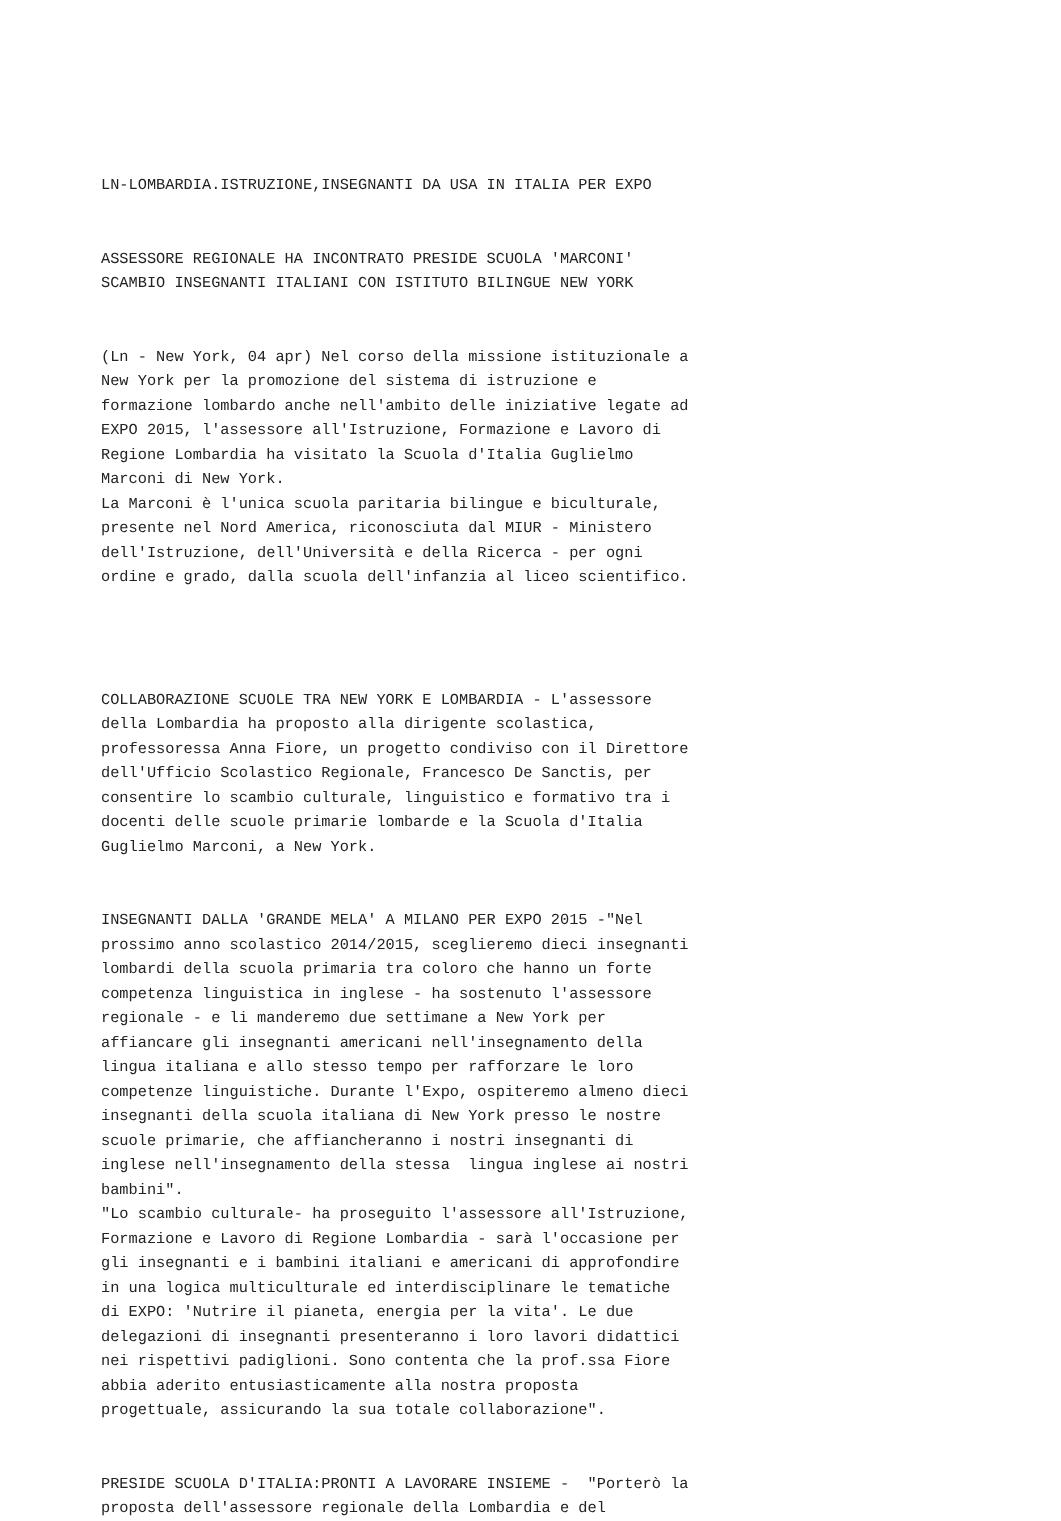LN-LOMBARDIA.ISTRUZIONE,INSEGNANTI DA USA IN ITALIA PER EXPO
ASSESSORE REGIONALE HA INCONTRATO PRESIDE SCUOLA 'MARCONI' SCAMBIO INSEGNANTI ITALIANI CON ISTITUTO BILINGUE NEW YORK
(Ln - New York, 04 apr) Nel corso della missione istituzionale a New York per la promozione del sistema di istruzione e formazione lombardo anche nell'ambito delle iniziative legate ad EXPO 2015, l'assessore all'Istruzione, Formazione e Lavoro di Regione Lombardia ha visitato la Scuola d'Italia Guglielmo Marconi di New York. La Marconi è l'unica scuola paritaria bilingue e biculturale, presente nel Nord America, riconosciuta dal MIUR - Ministero dell'Istruzione, dell'Università e della Ricerca - per ogni ordine e grado, dalla scuola dell'infanzia al liceo scientifico.
COLLABORAZIONE SCUOLE TRA NEW YORK E LOMBARDIA - L'assessore della Lombardia ha proposto alla dirigente scolastica, professoressa Anna Fiore, un progetto condiviso con il Direttore dell'Ufficio Scolastico Regionale, Francesco De Sanctis, per consentire lo scambio culturale, linguistico e formativo tra i docenti delle scuole primarie lombarde e la Scuola d'Italia Guglielmo Marconi, a New York.
INSEGNANTI DALLA 'GRANDE MELA' A MILANO PER EXPO 2015 -"Nel prossimo anno scolastico 2014/2015, sceglieremo dieci insegnanti lombardi della scuola primaria tra coloro che hanno un forte competenza linguistica in inglese - ha sostenuto l'assessore regionale - e li manderemo due settimane a New York per affiancare gli insegnanti americani nell'insegnamento della lingua italiana e allo stesso tempo per rafforzare le loro competenze linguistiche. Durante l'Expo, ospiteremo almeno dieci insegnanti della scuola italiana di New York presso le nostre scuole primarie, che affiancheranno i nostri insegnanti di inglese nell'insegnamento della stessa lingua inglese ai nostri bambini". "Lo scambio culturale- ha proseguito l'assessore all'Istruzione, Formazione e Lavoro di Regione Lombardia - sarà l'occasione per gli insegnanti e i bambini italiani e americani di approfondire in una logica multiculturale ed interdisciplinare le tematiche di EXPO: 'Nutrire il pianeta, energia per la vita'. Le due delegazioni di insegnanti presenteranno i loro lavori didattici nei rispettivi padiglioni. Sono contenta che la prof.ssa Fiore abbia aderito entusiasticamente alla nostra proposta progettuale, assicurando la sua totale collaborazione".
PRESIDE SCUOLA D'ITALIA:PRONTI A LAVORARE INSIEME - "Porterò la proposta dell'assessore regionale della Lombardia e del